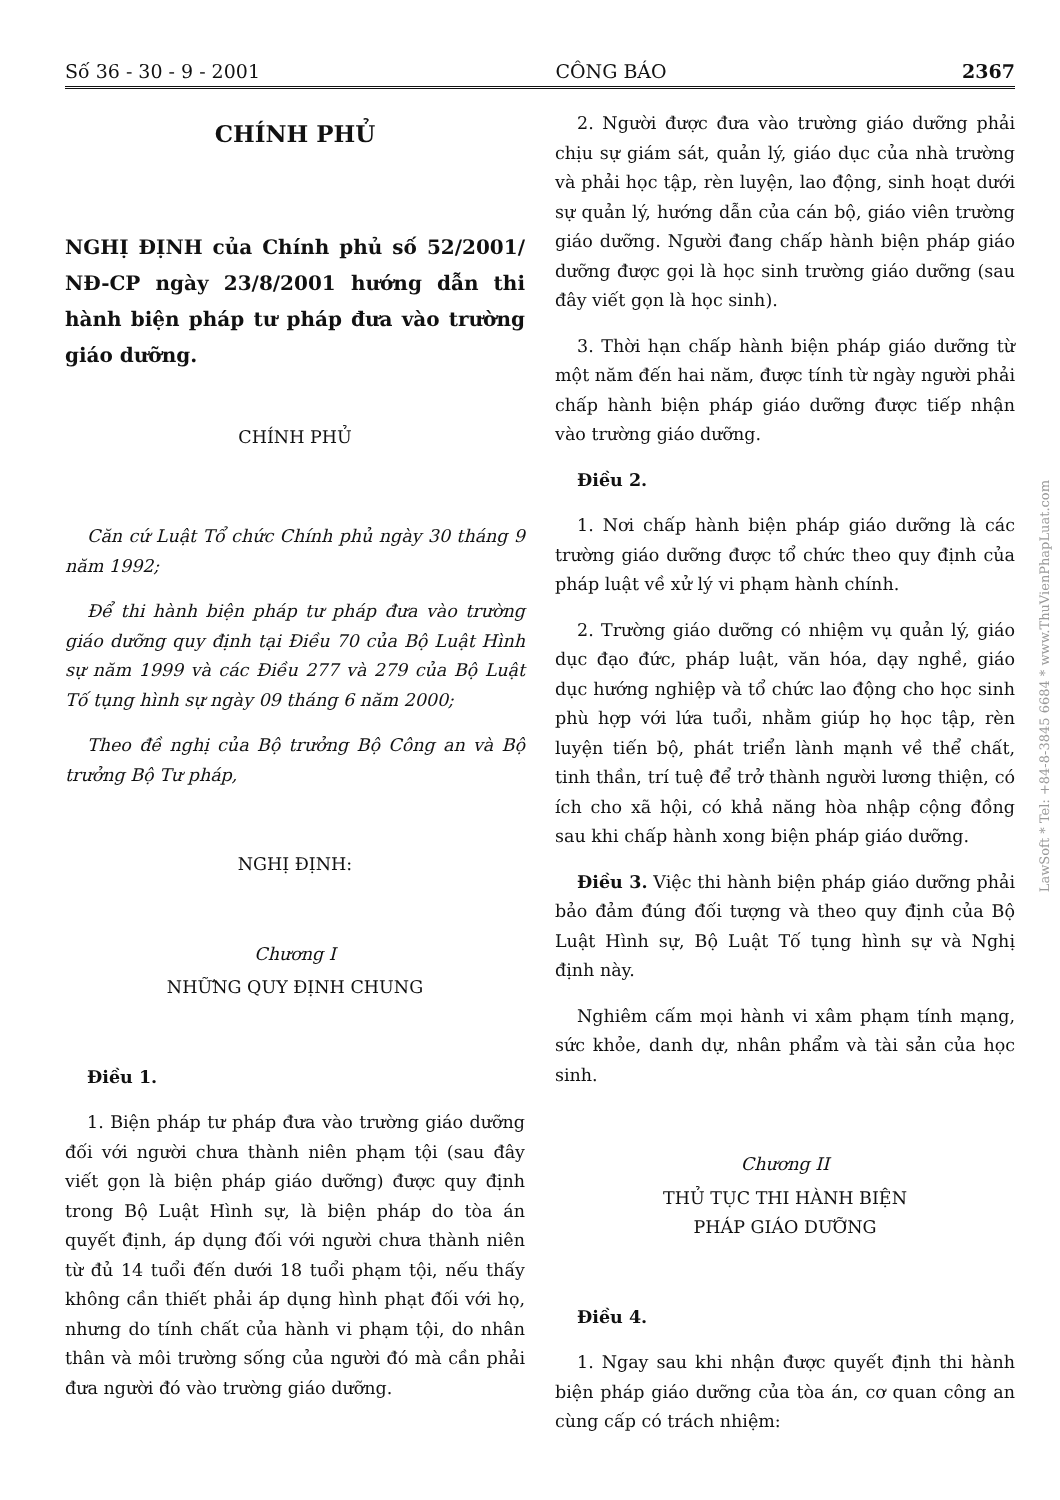Số 36 - 30 - 9 - 2001 CÔNG BÁO 2367
CHÍNH PHỦ
NGHỊ ĐỊNH của Chính phủ số 52/2001/ NĐ-CP ngày 23/8/2001 hướng dẫn thi hành biện pháp tư pháp đưa vào trường giáo dưỡng.
CHÍNH PHỦ
Căn cứ Luật Tổ chức Chính phủ ngày 30 tháng 9 năm 1992;
Để thi hành biện pháp tư pháp đưa vào trường giáo dưỡng quy định tại Điều 70 của Bộ Luật Hình sự năm 1999 và các Điều 277 và 279 của Bộ Luật Tố tụng hình sự ngày 09 tháng 6 năm 2000;
Theo đề nghị của Bộ trưởng Bộ Công an và Bộ trưởng Bộ Tư pháp,
NGHỊ ĐỊNH:
Chương I
NHỮNG QUY ĐỊNH CHUNG
Điều 1.
1. Biện pháp tư pháp đưa vào trường giáo dưỡng đối với người chưa thành niên phạm tội (sau đây viết gọn là biện pháp giáo dưỡng) được quy định trong Bộ Luật Hình sự, là biện pháp do tòa án quyết định, áp dụng đối với người chưa thành niên từ đủ 14 tuổi đến dưới 18 tuổi phạm tội, nếu thấy không cần thiết phải áp dụng hình phạt đối với họ, nhưng do tính chất của hành vi phạm tội, do nhân thân và môi trường sống của người đó mà cần phải đưa người đó vào trường giáo dưỡng.
2. Người được đưa vào trường giáo dưỡng phải chịu sự giám sát, quản lý, giáo dục của nhà trường và phải học tập, rèn luyện, lao động, sinh hoạt dưới sự quản lý, hướng dẫn của cán bộ, giáo viên trường giáo dưỡng. Người đang chấp hành biện pháp giáo dưỡng được gọi là học sinh trường giáo dưỡng (sau đây viết gọn là học sinh).
3. Thời hạn chấp hành biện pháp giáo dưỡng từ một năm đến hai năm, được tính từ ngày người phải chấp hành biện pháp giáo dưỡng được tiếp nhận vào trường giáo dưỡng.
Điều 2.
1. Nơi chấp hành biện pháp giáo dưỡng là các trường giáo dưỡng được tổ chức theo quy định của pháp luật về xử lý vi phạm hành chính.
2. Trường giáo dưỡng có nhiệm vụ quản lý, giáo dục đạo đức, pháp luật, văn hóa, dạy nghề, giáo dục hướng nghiệp và tổ chức lao động cho học sinh phù hợp với lứa tuổi, nhằm giúp họ học tập, rèn luyện tiến bộ, phát triển lành mạnh về thể chất, tinh thần, trí tuệ để trở thành người lương thiện, có ích cho xã hội, có khả năng hòa nhập cộng đồng sau khi chấp hành xong biện pháp giáo dưỡng.
Điều 3. Việc thi hành biện pháp giáo dưỡng phải bảo đảm đúng đối tượng và theo quy định của Bộ Luật Hình sự, Bộ Luật Tố tụng hình sự và Nghị định này.
Nghiêm cấm mọi hành vi xâm phạm tính mạng, sức khỏe, danh dự, nhân phẩm và tài sản của học sinh.
Chương II
THỦ TỤC THI HÀNH BIỆN
PHÁP GIÁO DƯỠNG
Điều 4.
1. Ngay sau khi nhận được quyết định thi hành biện pháp giáo dưỡng của tòa án, cơ quan công an cùng cấp có trách nhiệm:
LawSoft * Tel: +84-8-3845 6684 * www.ThuVienPhapLuat.com